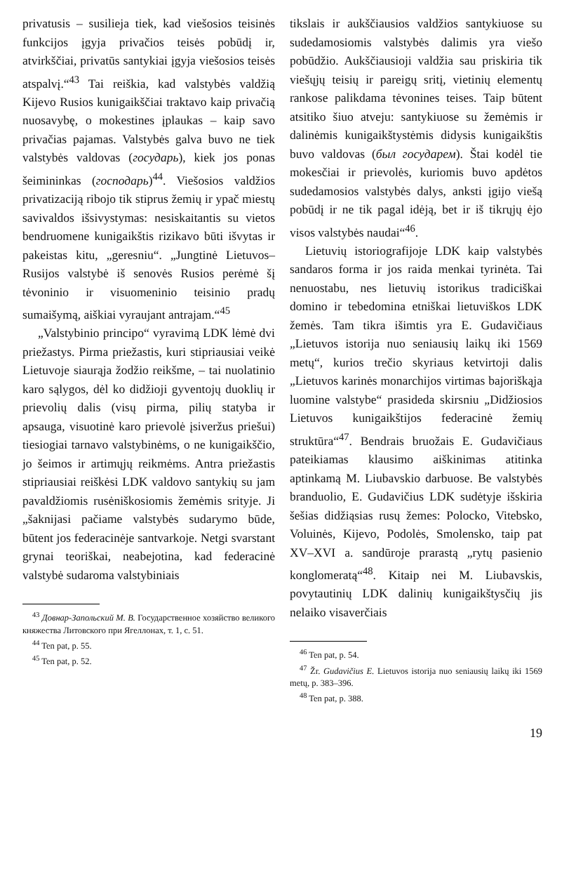privatusis – susilieja tiek, kad viešosios teisinės funkcijos įgyja privačios teisės pobūdį ir, atvirkščiai, privatūs santykiai įgyja viešosios teisės atspalvį.“<sup>43</sup> Tai reiškia, kad valstybės valdžią Kijevo Rusios kunigaikščiai traktavo kaip privačią nuosavybę, o mokestines įplaukas – kaip savo privačias pajamas. Valstybės galva buvo ne tiek valstybės valdovas (государь), kiek jos ponas šeimininkas (господарь)<sup>44</sup>. Viešosios valdžios privatizaciją ribojo tik stiprus žemių ir ypač miestų savivaldos išsivystymas: nesiskaitantis su vietos bendruomene kunigaikštis rizikavo būti išvytas ir pakeistas kitu, „geresniu“. „Jungtinė Lietuvos–Rusijos valstybė iš senovės Rusios perėmė šį tėvoninio ir visuomeninio teisinio pradų sumaišymą, aiškiai vyraujant antrajam.“<sup>45</sup>
„Valstybinio principo“ vyravimą LDK lėmė dvi priežastys. Pirma priežastis, kuri stipriausiai veikė Lietuvoje siaurąja žodžio reikšme, – tai nuolatinio karo sąlygos, dėl ko didžioji gyventojų duoklių ir prievolių dalis (visų pirma, pilių statyba ir apsauga, visuotinė karo prievolė įsiveržus priešui) tiesiogiai tarnavo valstybinėms, o ne kunigaikščio, jo šeimos ir artimųjų reikmėms. Antra priežastis stipriausiai reiškėsi LDK valdovo santykių su jam pavaldžiomis rusėniškosiomis žemėmis srityje. Ji „šaknijasi pačiame valstybės sudarymo būde, būtent jos federacinėje santvarkoje. Netgi svarstant grynai teoriškai, neabejotina, kad federacinė valstybė sudaroma valstybiniais
<sup>43</sup> Довнар-Запольский М. В. Государственное хозяйство великого княжества Литовского при Ягеллонах, т. 1, с. 51.
<sup>44</sup> Ten pat, p. 55.
<sup>45</sup> Ten pat, p. 52.
tikslais ir aukščiausios valdžios santykiuose su sudedamosiomis valstybės dalimis yra viešo pobūdžio. Aukščiausioji valdžia sau priskiria tik viešųjų teisių ir pareigų sritį, vietinių elementų rankose palikdama tėvonines teises. Taip būtent atsitiko šiuo atveju: santykiuose su žemėmis ir dalinėmis kunigaikštystėmis didysis kunigaikštis buvo valdovas (был государем). Štai kodėl tie mokesčiai ir prievolės, kuriomis buvo apdėtos sudedamosios valstybės dalys, anksti įgijo viešą pobūdį ir ne tik pagal idėją, bet ir iš tikrųjų ėjo visos valstybės naudai“<sup>46</sup>.
Lietuvių istoriografijoje LDK kaip valstybės sandaros forma ir jos raida menkai tyrinėta. Tai nenuostabu, nes lietuvių istorikus tradiciškai domino ir tebedomina etniškai lietuviškos LDK žemės. Tam tikra išimtis yra E. Gudavičiaus „Lietuvos istorija nuo seniausių laikų iki 1569 metų“, kurios trečio skyriaus ketvirtoji dalis „Lietuvos karinės monarchijos virtimas bajoriškąja luomine valstybe“ prasideda skirsniu „Didžiosios Lietuvos kunigaikštijos federacinė žemių struktūra“<sup>47</sup>. Bendrais bruožais E. Gudavičiaus pateikiamas klausimo aiškinimas atitinka aptinkamą M. Liubavskio darbuose. Be valstybės branduolio, E. Gudavičius LDK sudėtyje išskiria šešias didžiąsias rusų žemes: Polocko, Vitebsko, Voluinės, Kijevo, Podolės, Smolensko, taip pat XV–XVI a. sandūroje prarastą „rytų pasienio konglomeratą“<sup>48</sup>. Kitaip nei M. Liubavskis, povytautinių LDK dalinių kunigaikštysčių jis nelaiko visaverčiais
<sup>46</sup> Ten pat, p. 54.
<sup>47</sup> Žr. Gudavičius E. Lietuvos istorija nuo seniausių laikų iki 1569 metų, p. 383–396.
<sup>48</sup> Ten pat, p. 388.
19